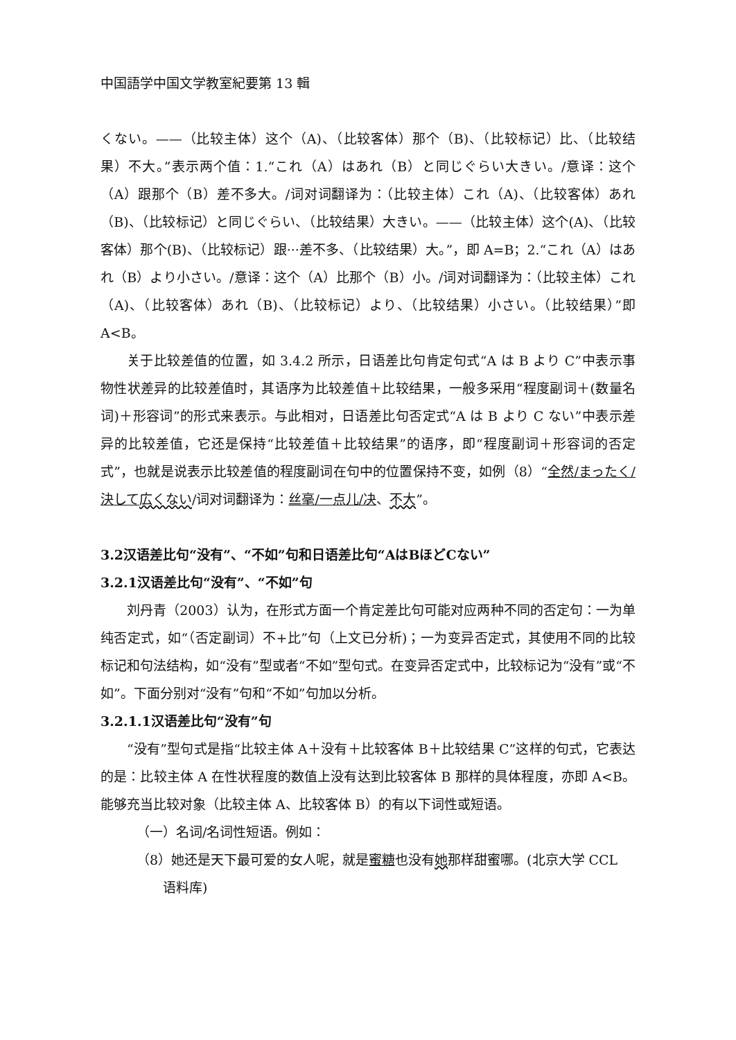中国語学中国文学教室紀要第 13 輯
くない。——（比较主体）这个（A)、（比较客体）那个（B)、（比较标记）比、（比较结果）不大。”表示两个值：1.“これ（A）はあれ（B）と同じぐらい大きい。/意译：这个（A）跟那个（B）差不多大。/词对词翻译为：（比较主体）これ（A)、（比较客体）あれ（B)、（比较标记）と同じぐらい、（比较结果）大きい。——（比较主体）这个(A)、（比较客体）那个(B)、（比较标记）跟···差不多、（比较结果）大。”，即 A=B；2.“これ（A）はあれ（B）より小さい。/意译：这个（A）比那个（B）小。/词对词翻译为：（比较主体）これ（A)、（比较客体）あれ（B)、（比较标记）より、（比较结果）小さい。（比较结果）”即 A<B。
关于比较差值的位置，如 3.4.2 所示，日语差比句肯定句式“A は B より C”中表示事物性状差异的比较差值时，其语序为比较差值＋比较结果，一般多采用“程度副词＋(数量名词)＋形容词”的形式来表示。与此相对，日语差比句否定式“A は B より C ない”中表示差异的比较差值，它还是保持“比较差值＋比较结果”的语序，即“程度副词＋形容词的否定式”，也就是说表示比较差值的程度副词在句中的位置保持不变，如例（8）“全然/まったく/決して 広くない/词对词翻译为：丝毫/一点儿/决、不大”。
3.2汉语差比句“没有”、“不如”句和日语差比句“AはBほどCない”
3.2.1汉语差比句“没有”、“不如”句
刘丹青（2003）认为，在形式方面一个肯定差比句可能对应两种不同的否定句：一为单纯否定式，如“（否定副词）不+比”句（上文已分析)；一为变异否定式，其使用不同的比较标记和句法结构，如“没有”型或者“不如”型句式。在变异否定式中，比较标记为“没有”或“不如”。下面分别对“没有”句和“不如”句加以分析。
3.2.1.1汉语差比句“没有”句
“没有”型句式是指“比较主体 A＋没有＋比较客体 B＋比较结果 C”这样的句式，它表达的是：比较主体 A 在性状程度的数值上没有达到比较客体 B 那样的具体程度，亦即 A<B。能够充当比较对象（比较主体 A、比较客体 B）的有以下词性或短语。
（一）名词/名词性短语。例如：
（8）她还是天下最可爱的女人呢，就是蜜糖也没有她那样甜蜜哪。(北京大学 CCL
语料库)